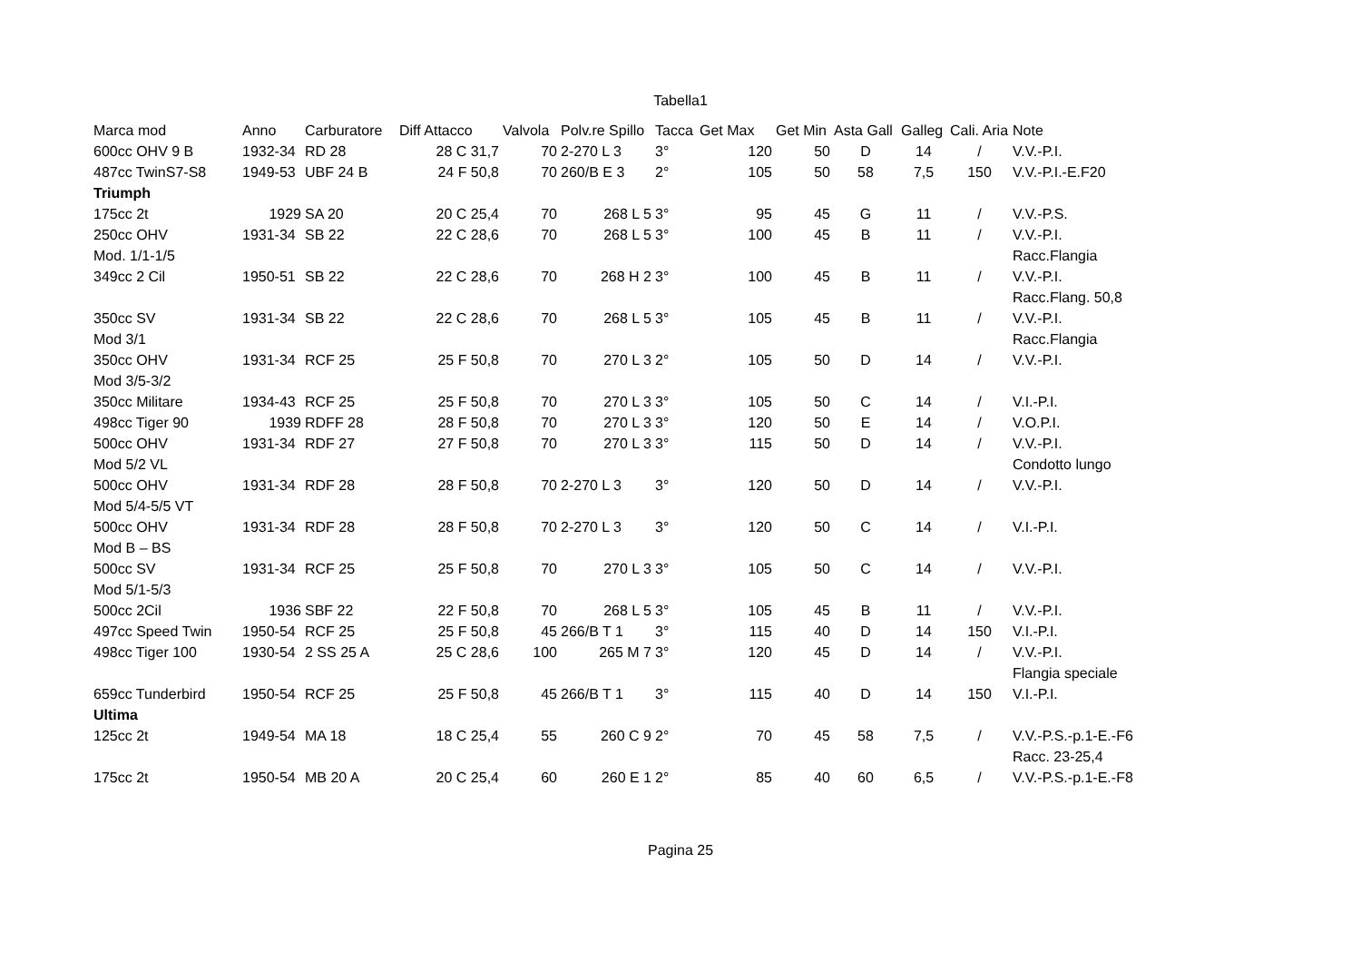Tabella1
| Marca mod | Anno | Carburatore | Diff Attacco | Valvola | Polv.re Spillo | Tacca | Get Max | Get Min | Asta Gall | Galleg | Cali. Aria | Note |
| --- | --- | --- | --- | --- | --- | --- | --- | --- | --- | --- | --- | --- |
| 600cc OHV 9 B | 1932-34 | RD 28 | 28 C 31,7 | 70 | 2-270 L 3 | 3° | 120 | 50 | D | 14 | / | V.V.-P.I. |
| 487cc TwinS7-S8 | 1949-53 | UBF 24 B | 24 F 50,8 | 70 | 260/B E 3 | 2° | 105 | 50 | 58 | 7,5 | 150 | V.V.-P.I.-E.F20 |
| Triumph | | | | | | | | | | | | |
| 175cc 2t | 1929 | SA 20 | 20 C 25,4 | 70 | 268 L 5 | 3° | 95 | 45 | G | 11 | / | V.V.-P.S. |
| 250cc OHV | 1931-34 | SB 22 | 22 C 28,6 | 70 | 268 L 5 | 3° | 100 | 45 | B | 11 | / | V.V.-P.I. |
| Mod. 1/1-1/5 | | | | | | | | | | | | Racc.Flangia |
| 349cc 2 Cil | 1950-51 | SB 22 | 22 C 28,6 | 70 | 268 H 2 | 3° | 100 | 45 | B | 11 | / | V.V.-P.I. |
| | | | | | | | | | | | | Racc.Flang. 50,8 |
| 350cc SV | 1931-34 | SB 22 | 22 C 28,6 | 70 | 268 L 5 | 3° | 105 | 45 | B | 11 | / | V.V.-P.I. |
| Mod 3/1 | | | | | | | | | | | | Racc.Flangia |
| 350cc OHV | 1931-34 | RCF 25 | 25 F 50,8 | 70 | 270 L 3 | 2° | 105 | 50 | D | 14 | / | V.V.-P.I. |
| Mod 3/5-3/2 | | | | | | | | | | | | |
| 350cc Militare | 1934-43 | RCF 25 | 25 F 50,8 | 70 | 270 L 3 | 3° | 105 | 50 | C | 14 | / | V.I.-P.I. |
| 498cc Tiger 90 | 1939 | RDFF 28 | 28 F 50,8 | 70 | 270 L 3 | 3° | 120 | 50 | E | 14 | / | V.O.P.I. |
| 500cc OHV | 1931-34 | RDF 27 | 27 F 50,8 | 70 | 270 L 3 | 3° | 115 | 50 | D | 14 | / | V.V.-P.I. |
| Mod 5/2 VL | | | | | | | | | | | | Condotto lungo |
| 500cc OHV | 1931-34 | RDF 28 | 28 F 50,8 | 70 | 2-270 L 3 | 3° | 120 | 50 | D | 14 | / | V.V.-P.I. |
| Mod 5/4-5/5 VT | | | | | | | | | | | | |
| 500cc OHV | 1931-34 | RDF 28 | 28 F 50,8 | 70 | 2-270 L 3 | 3° | 120 | 50 | C | 14 | / | V.I.-P.I. |
| Mod B – BS | | | | | | | | | | | | |
| 500cc SV | 1931-34 | RCF 25 | 25 F 50,8 | 70 | 270 L 3 | 3° | 105 | 50 | C | 14 | / | V.V.-P.I. |
| Mod 5/1-5/3 | | | | | | | | | | | | |
| 500cc 2Cil | 1936 | SBF 22 | 22 F 50,8 | 70 | 268 L 5 | 3° | 105 | 45 | B | 11 | / | V.V.-P.I. |
| 497cc Speed Twin | 1950-54 | RCF 25 | 25 F 50,8 | 45 | 266/B T 1 | 3° | 115 | 40 | D | 14 | 150 | V.I.-P.I. |
| 498cc Tiger 100 | 1930-54 | 2 SS 25 A | 25 C 28,6 | 100 | 265 M 7 | 3° | 120 | 45 | D | 14 | / | V.V.-P.I. |
| | | | | | | | | | | | | Flangia speciale |
| 659cc Tunderbird | 1950-54 | RCF 25 | 25 F 50,8 | 45 | 266/B T 1 | 3° | 115 | 40 | D | 14 | 150 | V.I.-P.I. |
| Ultima | | | | | | | | | | | | |
| 125cc 2t | 1949-54 | MA 18 | 18 C 25,4 | 55 | 260 C 9 | 2° | 70 | 45 | 58 | 7,5 | / | V.V.-P.S.-p.1-E.-F6 |
| | | | | | | | | | | | | Racc. 23-25,4 |
| 175cc 2t | 1950-54 | MB 20 A | 20 C 25,4 | 60 | 260 E 1 | 2° | 85 | 40 | 60 | 6,5 | / | V.V.-P.S.-p.1-E.-F8 |
Pagina 25